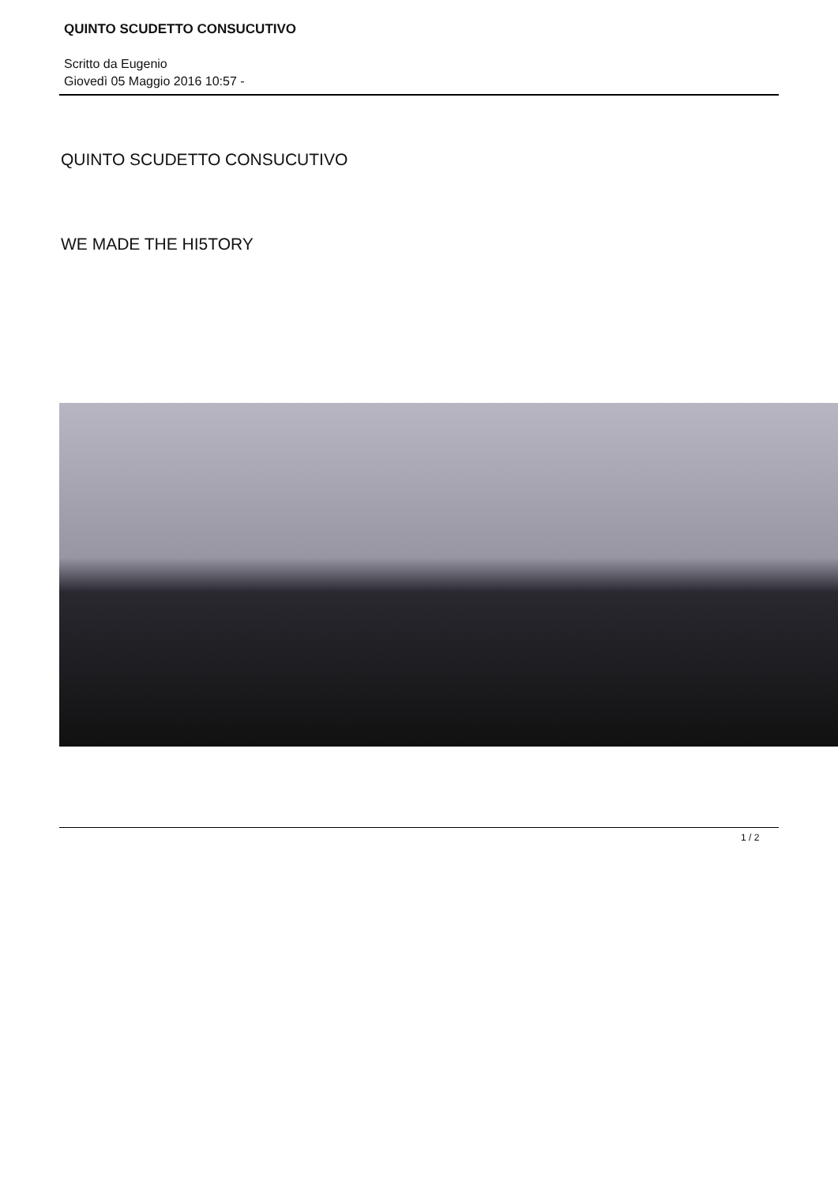QUINTO SCUDETTO CONSUCUTIVO
Scritto da Eugenio
Giovedì 05 Maggio 2016 10:57 -
QUINTO SCUDETTO CONSUCUTIVO
WE MADE THE HI5TORY
1 / 2